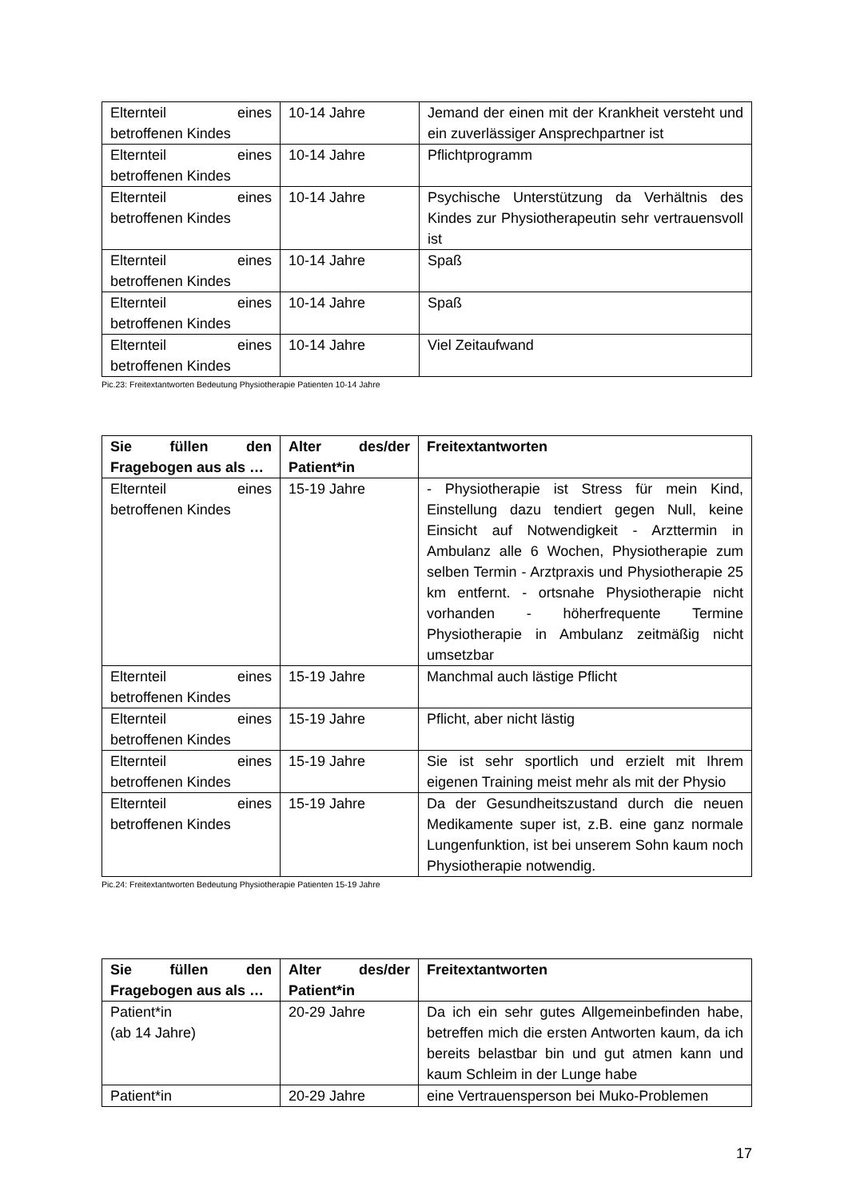| Elternteil eines betroffenen Kindes | 10-14 Jahre | Jemand der einen mit der Krankheit versteht und ein zuverlässiger Ansprechpartner ist |
| Elternteil eines betroffenen Kindes | 10-14 Jahre | Pflichtprogramm |
| Elternteil eines betroffenen Kindes | 10-14 Jahre | Psychische Unterstützung da Verhältnis des Kindes zur Physiotherapeutin sehr vertrauensvoll ist |
| Elternteil eines betroffenen Kindes | 10-14 Jahre | Spaß |
| Elternteil eines betroffenen Kindes | 10-14 Jahre | Spaß |
| Elternteil eines betroffenen Kindes | 10-14 Jahre | Viel Zeitaufwand |
Pic.23: Freitextantworten Bedeutung Physiotherapie Patienten 10-14 Jahre
| Sie füllen den Fragebogen aus als … | Alter des/der Patient*in | Freitextantworten |
| --- | --- | --- |
| Elternteil eines betroffenen Kindes | 15-19 Jahre | - Physiotherapie ist Stress für mein Kind, Einstellung dazu tendiert gegen Null, keine Einsicht auf Notwendigkeit - Arzttermin in Ambulanz alle 6 Wochen, Physiotherapie zum selben Termin - Arztpraxis und Physiotherapie 25 km entfernt. - ortsnahe Physiotherapie nicht vorhanden - höherfrequente Termine Physiotherapie in Ambulanz zeitmäßig nicht umsetzbar |
| Elternteil eines betroffenen Kindes | 15-19 Jahre | Manchmal auch lästige Pflicht |
| Elternteil eines betroffenen Kindes | 15-19 Jahre | Pflicht, aber nicht lästig |
| Elternteil eines betroffenen Kindes | 15-19 Jahre | Sie ist sehr sportlich und erzielt mit Ihrem eigenen Training meist mehr als mit der Physio |
| Elternteil eines betroffenen Kindes | 15-19 Jahre | Da der Gesundheitszustand durch die neuen Medikamente super ist, z.B. eine ganz normale Lungenfunktion, ist bei unserem Sohn kaum noch Physiotherapie notwendig. |
Pic.24: Freitextantworten Bedeutung Physiotherapie Patienten 15-19 Jahre
| Sie füllen den Fragebogen aus als … | Alter des/der Patient*in | Freitextantworten |
| --- | --- | --- |
| Patient*in (ab 14 Jahre) | 20-29 Jahre | Da ich ein sehr gutes Allgemeinbefinden habe, betreffen mich die ersten Antworten kaum, da ich bereits belastbar bin und gut atmen kann und kaum Schleim in der Lunge habe |
| Patient*in | 20-29 Jahre | eine Vertrauensperson bei Muko-Problemen |
17